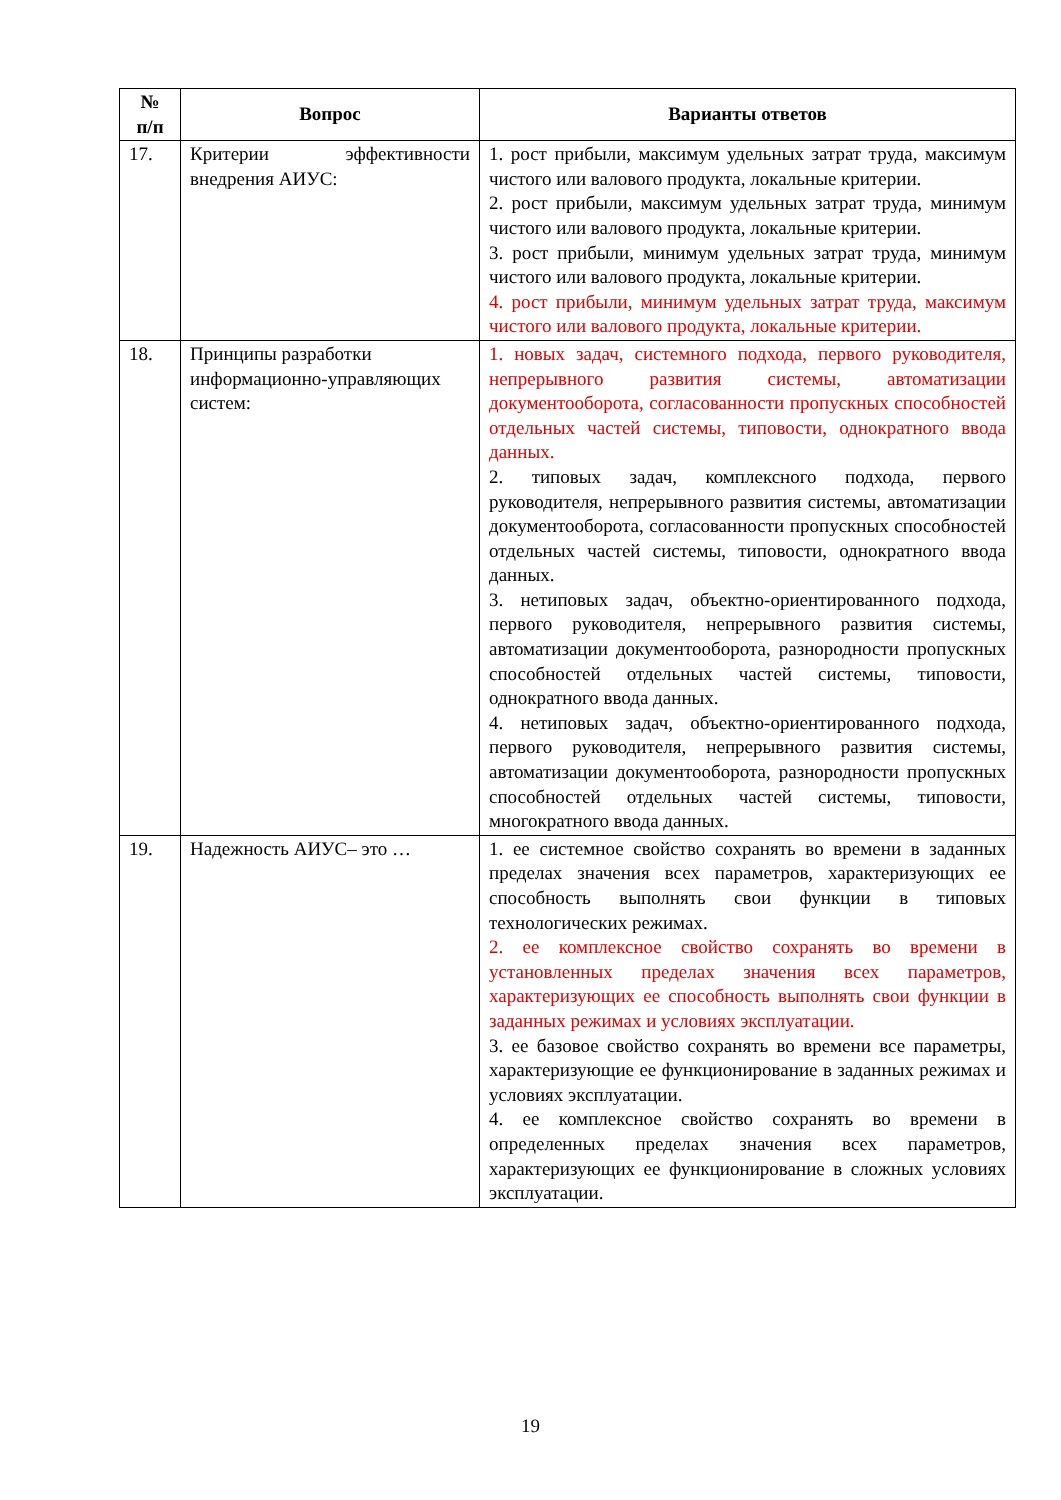| № п/п | Вопрос | Варианты ответов |
| --- | --- | --- |
| 17. | Критерии эффективности внедрения АИУС: | 1. рост прибыли, максимум удельных затрат труда, максимум чистого или валового продукта, локальные критерии. 2. рост прибыли, максимум удельных затрат труда, минимум чистого или валового продукта, локальные критерии. 3. рост прибыли, минимум удельных затрат труда, минимум чистого или валового продукта, локальные критерии. 4. рост прибыли, минимум удельных затрат труда, максимум чистого или валового продукта, локальные критерии. |
| 18. | Принципы разработки информационно-управляющих систем: | 1. новых задач, системного подхода, первого руководителя, непрерывного развития системы, автоматизации документооборота, согласованности пропускных способностей отдельных частей системы, типовости, однократного ввода данных. 2. типовых задач, комплексного подхода, первого руководителя, непрерывного развития системы, автоматизации документооборота, согласованности пропускных способностей отдельных частей системы, типовости, однократного ввода данных. 3. нетиповых задач, объектно-ориентированного подхода, первого руководителя, непрерывного развития системы, автоматизации документооборота, разнородности пропускных способностей отдельных частей системы, типовости, однократного ввода данных. 4. нетиповых задач, объектно-ориентированного подхода, первого руководителя, непрерывного развития системы, автоматизации документооборота, разнородности пропускных способностей отдельных частей системы, типовости, многократного ввода данных. |
| 19. | Надежность АИУС– это … | 1. ее системное свойство сохранять во времени в заданных пределах значения всех параметров, характеризующих ее способность выполнять свои функции в типовых технологических режимах. 2. ее комплексное свойство сохранять во времени в установленных пределах значения всех параметров, характеризующих ее способность выполнять свои функции в заданных режимах и условиях эксплуатации. 3. ее базовое свойство сохранять во времени все параметры, характеризующие ее функционирование в заданных режимах и условиях эксплуатации. 4. ее комплексное свойство сохранять во времени в определенных пределах значения всех параметров, характеризующих ее функционирование в сложных условиях эксплуатации. |
19